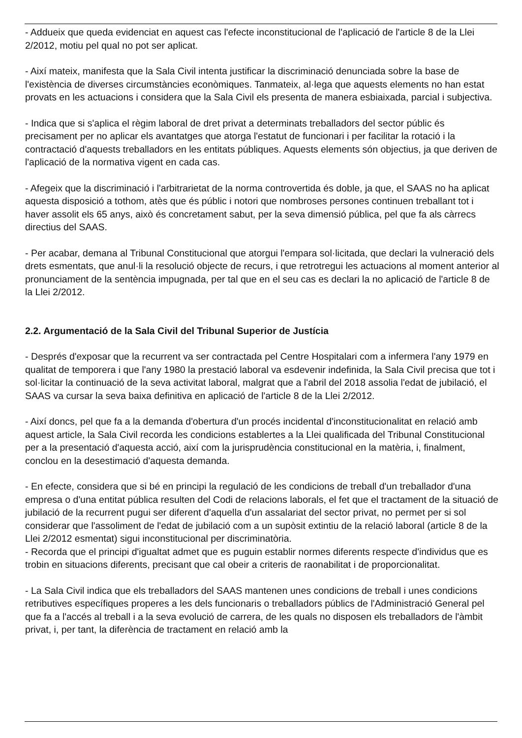- Addueix que queda evidenciat en aquest cas l'efecte inconstitucional de l'aplicació de l'article 8 de la Llei 2/2012, motiu pel qual no pot ser aplicat.
- Així mateix, manifesta que la Sala Civil intenta justificar la discriminació denunciada sobre la base de l'existència de diverses circumstàncies econòmiques. Tanmateix, al·lega que aquests elements no han estat provats en les actuacions i considera que la Sala Civil els presenta de manera esbiaixada, parcial i subjectiva.
- Indica que si s'aplica el règim laboral de dret privat a determinats treballadors del sector públic és precisament per no aplicar els avantatges que atorga l'estatut de funcionari i per facilitar la rotació i la contractació d'aquests treballadors en les entitats públiques. Aquests elements són objectius, ja que deriven de l'aplicació de la normativa vigent en cada cas.
- Afegeix que la discriminació i l'arbitrarietat de la norma controvertida és doble, ja que, el SAAS no ha aplicat aquesta disposició a tothom, atès que és públic i notori que nombroses persones continuen treballant tot i haver assolit els 65 anys, això és concretament sabut, per la seva dimensió pública, pel que fa als càrrecs directius del SAAS.
- Per acabar, demana al Tribunal Constitucional que atorgui l'empara sol·licitada, que declari la vulneració dels drets esmentats, que anul·li la resolució objecte de recurs, i que retrotregui les actuacions al moment anterior al pronunciament de la sentència impugnada, per tal que en el seu cas es declari la no aplicació de l'article 8 de la Llei 2/2012.
2.2. Argumentació de la Sala Civil del Tribunal Superior de Justícia
- Després d'exposar que la recurrent va ser contractada pel Centre Hospitalari com a infermera l'any 1979 en qualitat de temporera i que l'any 1980 la prestació laboral va esdevenir indefinida, la Sala Civil precisa que tot i sol·licitar la continuació de la seva activitat laboral, malgrat que a l'abril del 2018 assolia l'edat de jubilació, el SAAS va cursar la seva baixa definitiva en aplicació de l'article 8 de la Llei 2/2012.
- Així doncs, pel que fa a la demanda d'obertura d'un procés incidental d'inconstitucionalitat en relació amb aquest article, la Sala Civil recorda les condicions establertes a la Llei qualificada del Tribunal Constitucional per a la presentació d'aquesta acció, així com la jurisprudència constitucional en la matèria, i, finalment, conclou en la desestimació d'aquesta demanda.
- En efecte, considera que si bé en principi la regulació de les condicions de treball d'un treballador d'una empresa o d'una entitat pública resulten del Codi de relacions laborals, el fet que el tractament de la situació de jubilació de la recurrent pugui ser diferent d'aquella d'un assalariat del sector privat, no permet per si sol considerar que l'assoliment de l'edat de jubilació com a un supòsit extintiu de la relació laboral (article 8 de la Llei 2/2012 esmentat) sigui inconstitucional per discriminatòria.
- Recorda que el principi d'igualtat admet que es puguin establir normes diferents respecte d'individus que es trobin en situacions diferents, precisant que cal obeir a criteris de raonabilitat i de proporcionalitat.
- La Sala Civil indica que els treballadors del SAAS mantenen unes condicions de treball i unes condicions retributives específiques properes a les dels funcionaris o treballadors públics de l'Administració General pel que fa a l'accés al treball i a la seva evolució de carrera, de les quals no disposen els treballadors de l'àmbit privat, i, per tant, la diferència de tractament en relació amb la